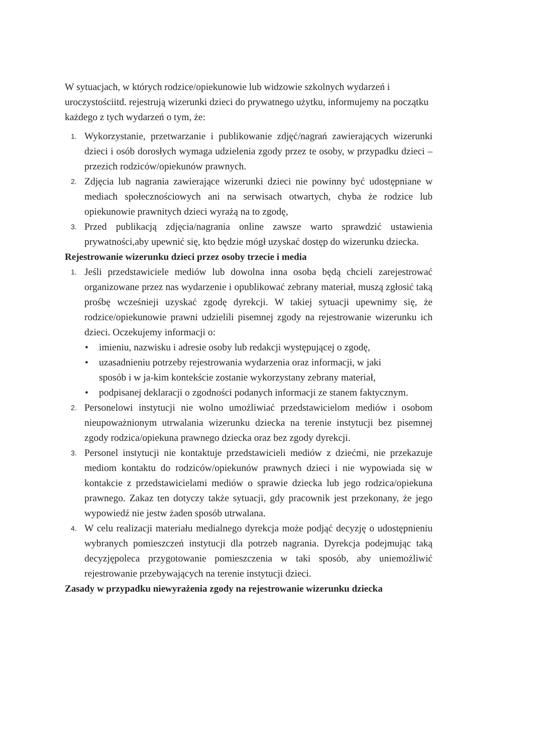W sytuacjach, w których rodzice/opiekunowie lub widzowie szkolnych wydarzeń i uroczystościitd. rejestrują wizerunki dzieci do prywatnego użytku, informujemy na początku każdego z tych wydarzeń o tym, że:
1. Wykorzystanie, przetwarzanie i publikowanie zdjęć/nagrań zawierających wizerunki dzieci i osób dorosłych wymaga udzielenia zgody przez te osoby, w przypadku dzieci – przezich rodziców/opiekunów prawnych.
2. Zdjęcia lub nagrania zawierające wizerunki dzieci nie powinny być udostępniane w mediach społecznościowych ani na serwisach otwartych, chyba że rodzice lub opiekunowie prawnitych dzieci wyrażą na to zgodę,
3. Przed publikacją zdjęcia/nagrania online zawsze warto sprawdzić ustawienia prywatności,aby upewnić się, kto będzie mógł uzyskać dostęp do wizerunku dziecka.
Rejestrowanie wizerunku dzieci przez osoby trzecie i media
1. Jeśli przedstawiciele mediów lub dowolna inna osoba będą chcieli zarejestrować organizowane przez nas wydarzenie i opublikować zebrany materiał, muszą zgłosić taką prośbę wcześnieji uzyskać zgodę dyrekcji. W takiej sytuacji upewnimy się, że rodzice/opiekunowie prawni udzielili pisemnej zgody na rejestrowanie wizerunku ich dzieci. Oczekujemy informacji o:
• imieniu, nazwisku i adresie osoby lub redakcji występującej o zgodę,
• uzasadnieniu potrzeby rejestrowania wydarzenia oraz informacji, w jaki sposób i w ja-kim kontekście zostanie wykorzystany zebrany materiał,
• podpisanej deklaracji o zgodności podanych informacji ze stanem faktycznym.
2. Personelowi instytucji nie wolno umożliwiać przedstawicielom mediów i osobom nieupoważnionym utrwalania wizerunku dziecka na terenie instytucji bez pisemnej zgody rodzica/opiekuna prawnego dziecka oraz bez zgody dyrekcji.
3. Personel instytucji nie kontaktuje przedstawicieli mediów z dziećmi, nie przekazuje mediom kontaktu do rodziców/opiekunów prawnych dzieci i nie wypowiada się w kontakcie z przedstawicielami mediów o sprawie dziecka lub jego rodzica/opiekuna prawnego. Zakaz ten dotyczy także sytuacji, gdy pracownik jest przekonany, że jego wypowiedź nie jestw żaden sposób utrwalana.
4. W celu realizacji materiału medialnego dyrekcja może podjąć decyzję o udostępnieniu wybranych pomieszczeń instytucji dla potrzeb nagrania. Dyrekcja podejmując taką decyzjępoleca przygotowanie pomieszczenia w taki sposób, aby uniemożliwić rejestrowanie przebywających na terenie instytucji dzieci.
Zasady w przypadku niewyrażenia zgody na rejestrowanie wizerunku dziecka